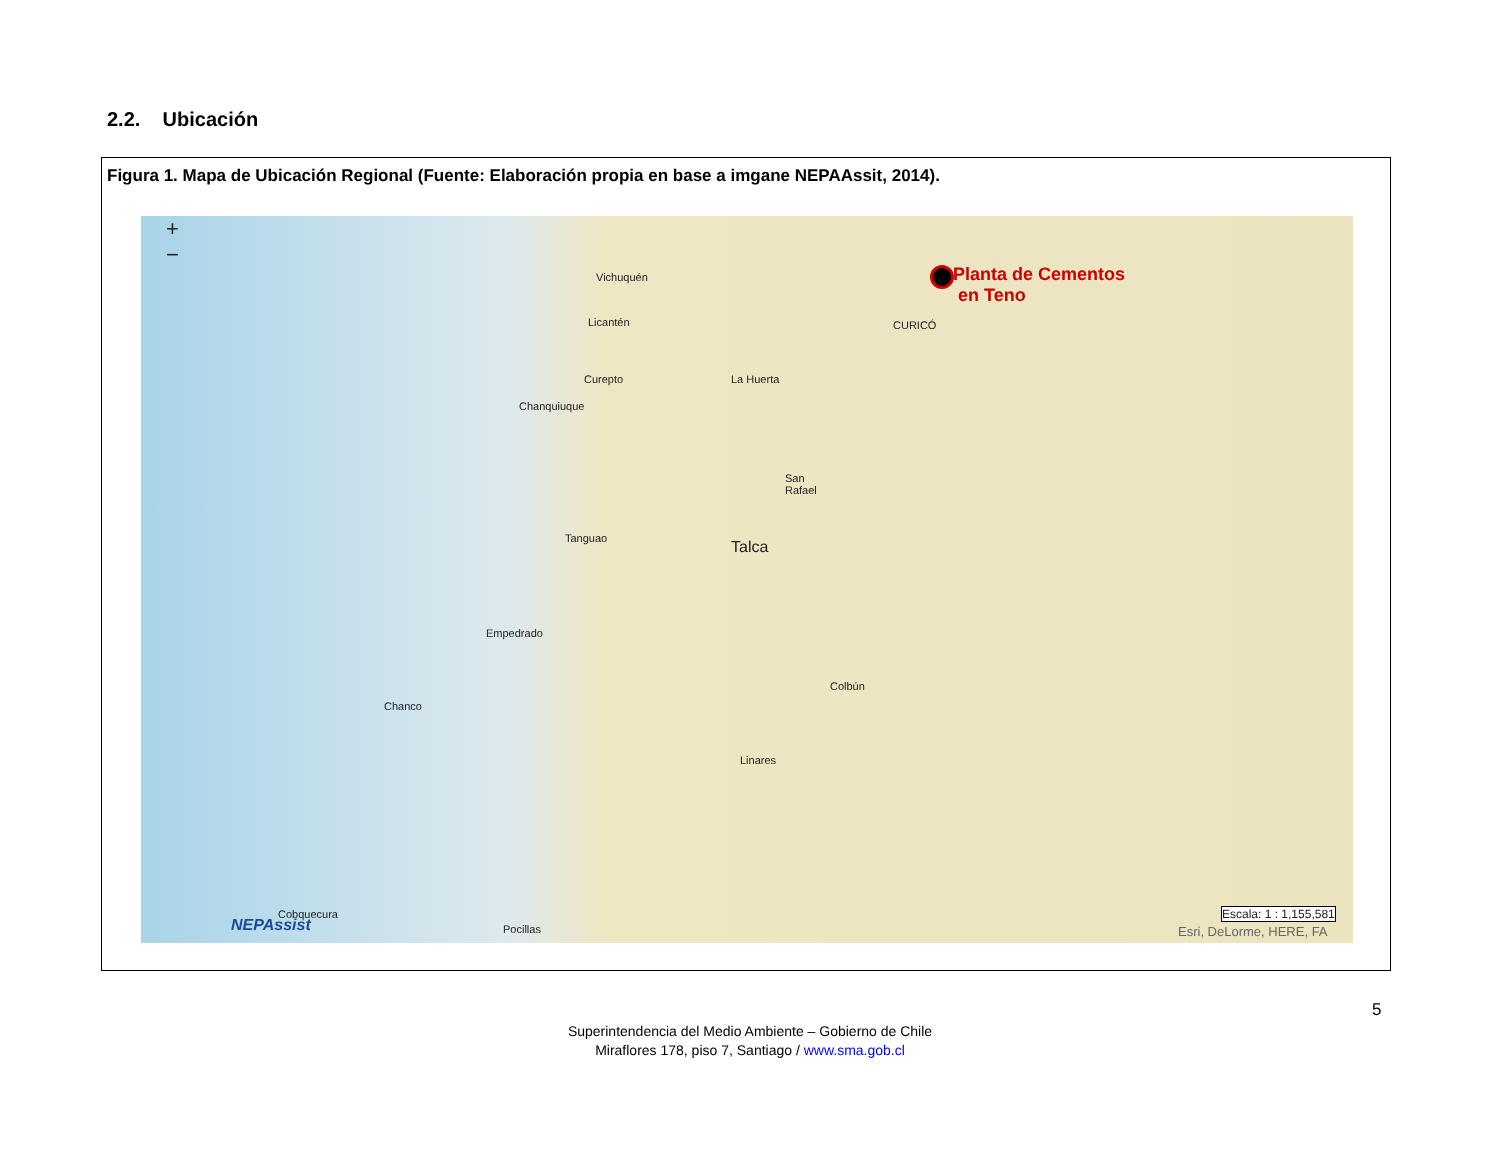2.2. Ubicación
Figura 1. Mapa de Ubicación Regional (Fuente: Elaboración propia en base a imgane NEPAAssit, 2014).
+
−
Planta de Cementos
en Teno
Vichuquén
Licantén CURICÓ
Curepto La Huerta
Chanquiuque
San
Rafael
Tanguao Talca
Empedrado
Colbún
Chanco
Linares
Cobquecura
Pocillas NEPAssist
Escala: 1 : 1,155,581
Esri, DeLorme, HERE, FA
5
Superintendencia del Medio Ambiente – Gobierno de Chile
Miraflores 178, piso 7, Santiago / www.sma.gob.cl